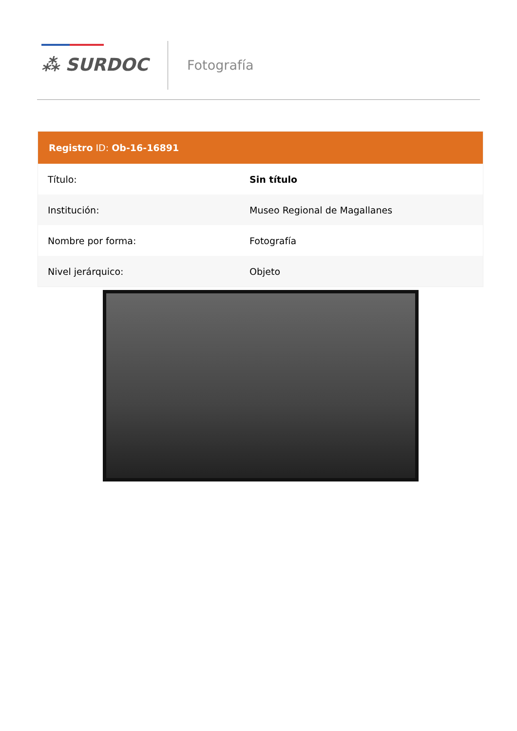⁂ SURDOC Fotografía
| Registro ID: Ob-16-16891 | |
| --- | --- |
| Título: | Sin título |
| Institución: | Museo Regional de Magallanes |
| Nombre por forma: | Fotografía |
| Nivel jerárquico: | Objeto |